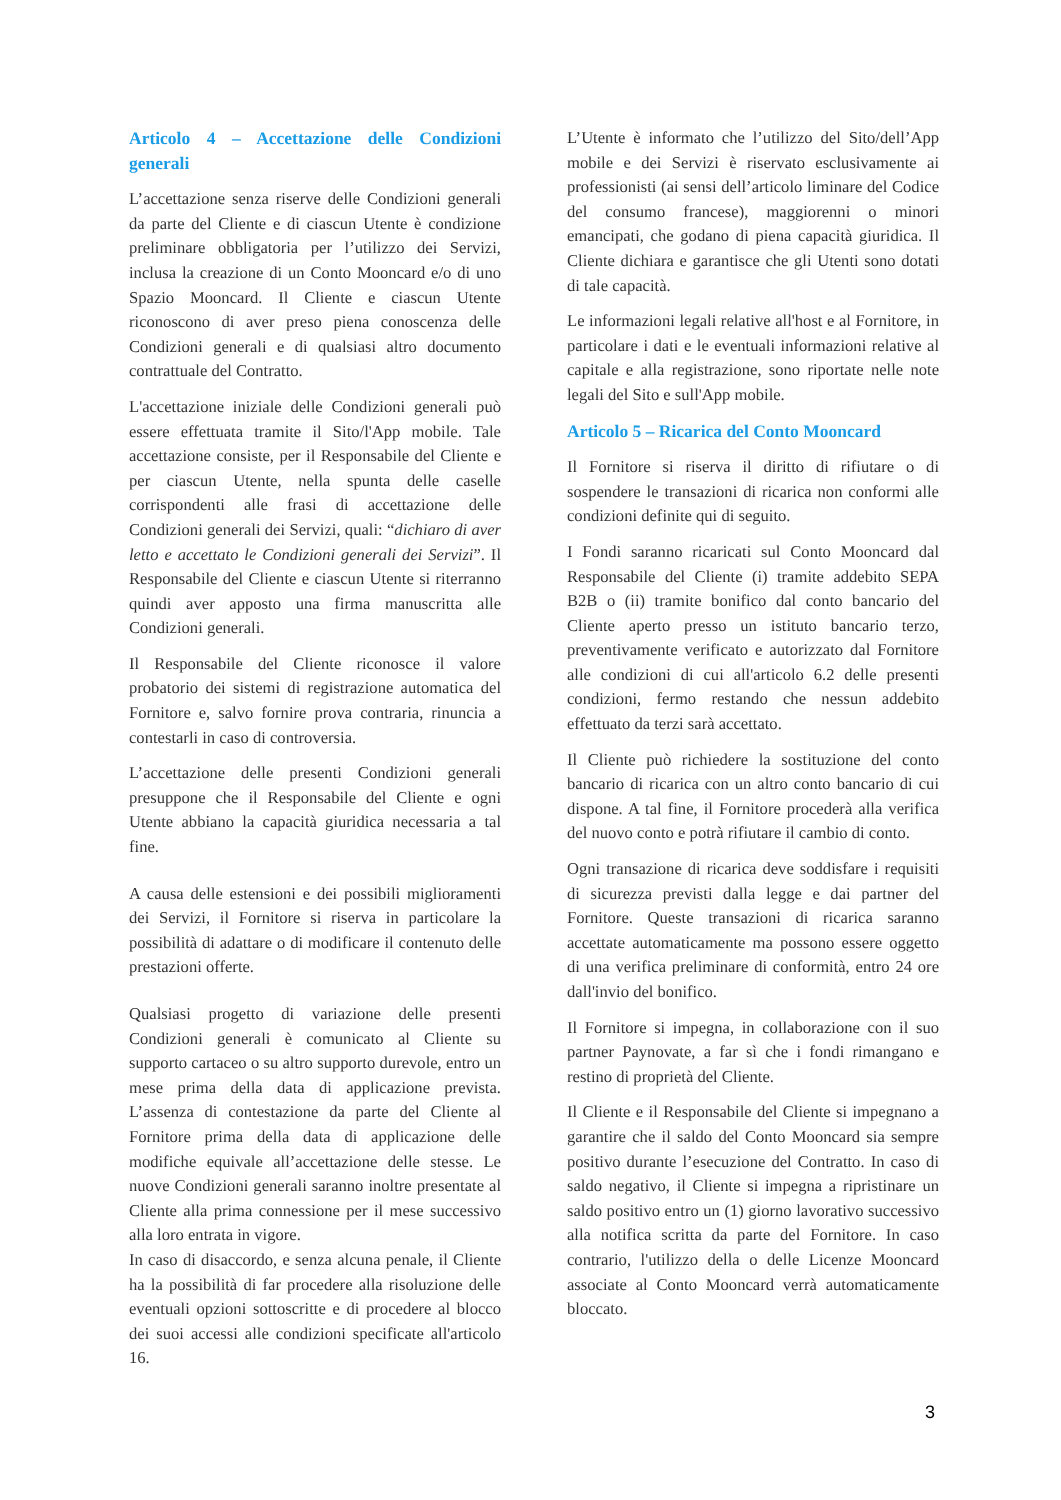Articolo 4 – Accettazione delle Condizioni generali
L’accettazione senza riserve delle Condizioni generali da parte del Cliente e di ciascun Utente è condizione preliminare obbligatoria per l’utilizzo dei Servizi, inclusa la creazione di un Conto Mooncard e/o di uno Spazio Mooncard. Il Cliente e ciascun Utente riconoscono di aver preso piena conoscenza delle Condizioni generali e di qualsiasi altro documento contrattuale del Contratto.
L'accettazione iniziale delle Condizioni generali può essere effettuata tramite il Sito/l'App mobile. Tale accettazione consiste, per il Responsabile del Cliente e per ciascun Utente, nella spunta delle caselle corrispondenti alle frasi di accettazione delle Condizioni generali dei Servizi, quali: “dichiaro di aver letto e accettato le Condizioni generali dei Servizi”. Il Responsabile del Cliente e ciascun Utente si riterranno quindi aver apposto una firma manuscritta alle Condizioni generali.
Il Responsabile del Cliente riconosce il valore probatorio dei sistemi di registrazione automatica del Fornitore e, salvo fornire prova contraria, rinuncia a contestarli in caso di controversia.
L’accettazione delle presenti Condizioni generali presuppone che il Responsabile del Cliente e ogni Utente abbiano la capacità giuridica necessaria a tal fine.
A causa delle estensioni e dei possibili miglioramenti dei Servizi, il Fornitore si riserva in particolare la possibilità di adattare o di modificare il contenuto delle prestazioni offerte.
Qualsiasi progetto di variazione delle presenti Condizioni generali è comunicato al Cliente su supporto cartaceo o su altro supporto durevole, entro un mese prima della data di applicazione prevista. L’assenza di contestazione da parte del Cliente al Fornitore prima della data di applicazione delle modifiche equivale all’accettazione delle stesse. Le nuove Condizioni generali saranno inoltre presentate al Cliente alla prima connessione per il mese successivo alla loro entrata in vigore.
In caso di disaccordo, e senza alcuna penale, il Cliente ha la possibilità di far procedere alla risoluzione delle eventuali opzioni sottoscritte e di procedere al blocco dei suoi accessi alle condizioni specificate all'articolo 16.
L’Utente è informato che l’utilizzo del Sito/dell’App mobile e dei Servizi è riservato esclusivamente ai professionisti (ai sensi dell’articolo liminare del Codice del consumo francese), maggiorenni o minori emancipati, che godano di piena capacità giuridica. Il Cliente dichiara e garantisce che gli Utenti sono dotati di tale capacità.
Le informazioni legali relative all'host e al Fornitore, in particolare i dati e le eventuali informazioni relative al capitale e alla registrazione, sono riportate nelle note legali del Sito e sull'App mobile.
Articolo 5 – Ricarica del Conto Mooncard
Il Fornitore si riserva il diritto di rifiutare o di sospendere le transazioni di ricarica non conformi alle condizioni definite qui di seguito.
I Fondi saranno ricaricati sul Conto Mooncard dal Responsabile del Cliente (i) tramite addebito SEPA B2B o (ii) tramite bonifico dal conto bancario del Cliente aperto presso un istituto bancario terzo, preventivamente verificato e autorizzato dal Fornitore alle condizioni di cui all'articolo 6.2 delle presenti condizioni, fermo restando che nessun addebito effettuato da terzi sarà accettato.
Il Cliente può richiedere la sostituzione del conto bancario di ricarica con un altro conto bancario di cui dispone. A tal fine, il Fornitore procederà alla verifica del nuovo conto e potrà rifiutare il cambio di conto.
Ogni transazione di ricarica deve soddisfare i requisiti di sicurezza previsti dalla legge e dai partner del Fornitore. Queste transazioni di ricarica saranno accettate automaticamente ma possono essere oggetto di una verifica preliminare di conformità, entro 24 ore dall'invio del bonifico.
Il Fornitore si impegna, in collaborazione con il suo partner Paynovate, a far sì che i fondi rimangano e restino di proprietà del Cliente.
Il Cliente e il Responsabile del Cliente si impegnano a garantire che il saldo del Conto Mooncard sia sempre positivo durante l’esecuzione del Contratto. In caso di saldo negativo, il Cliente si impegna a ripristinare un saldo positivo entro un (1) giorno lavorativo successivo alla notifica scritta da parte del Fornitore. In caso contrario, l'utilizzo della o delle Licenze Mooncard associate al Conto Mooncard verrà automaticamente bloccato.
3